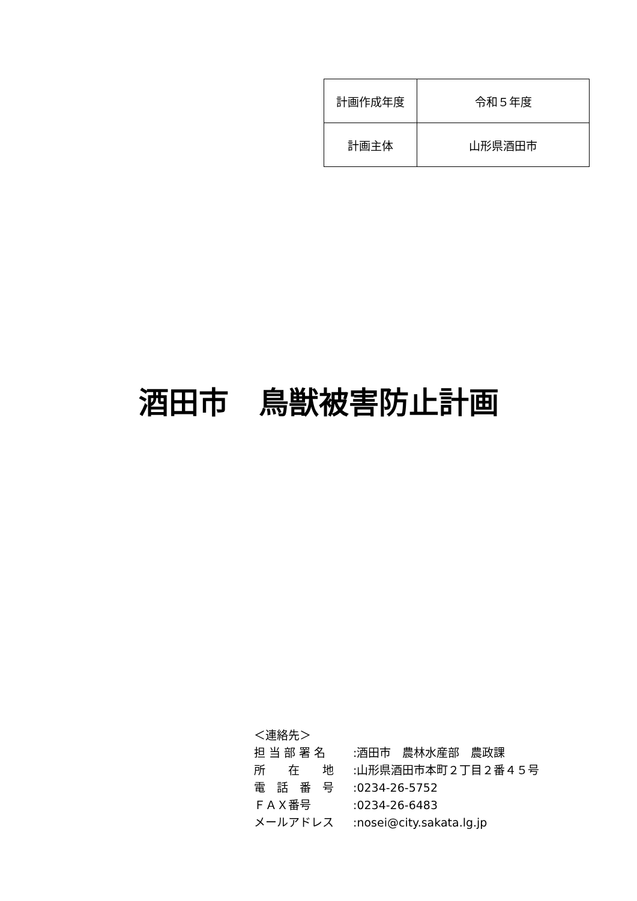| 計画作成年度 | 令和５年度 |
| 計画主体 | 山形県酒田市 |
酒田市　鳥獣被害防止計画
＜連絡先＞
担 当 部 署 名: 酒田市　農林水産部　農政課
所　　在　　地: 山形県酒田市本町２丁目２番４５号
電　話　番　号: 0234-26-5752
ＦＡＸ番号: 0234-26-6483
メールアドレス: nosei@city.sakata.lg.jp